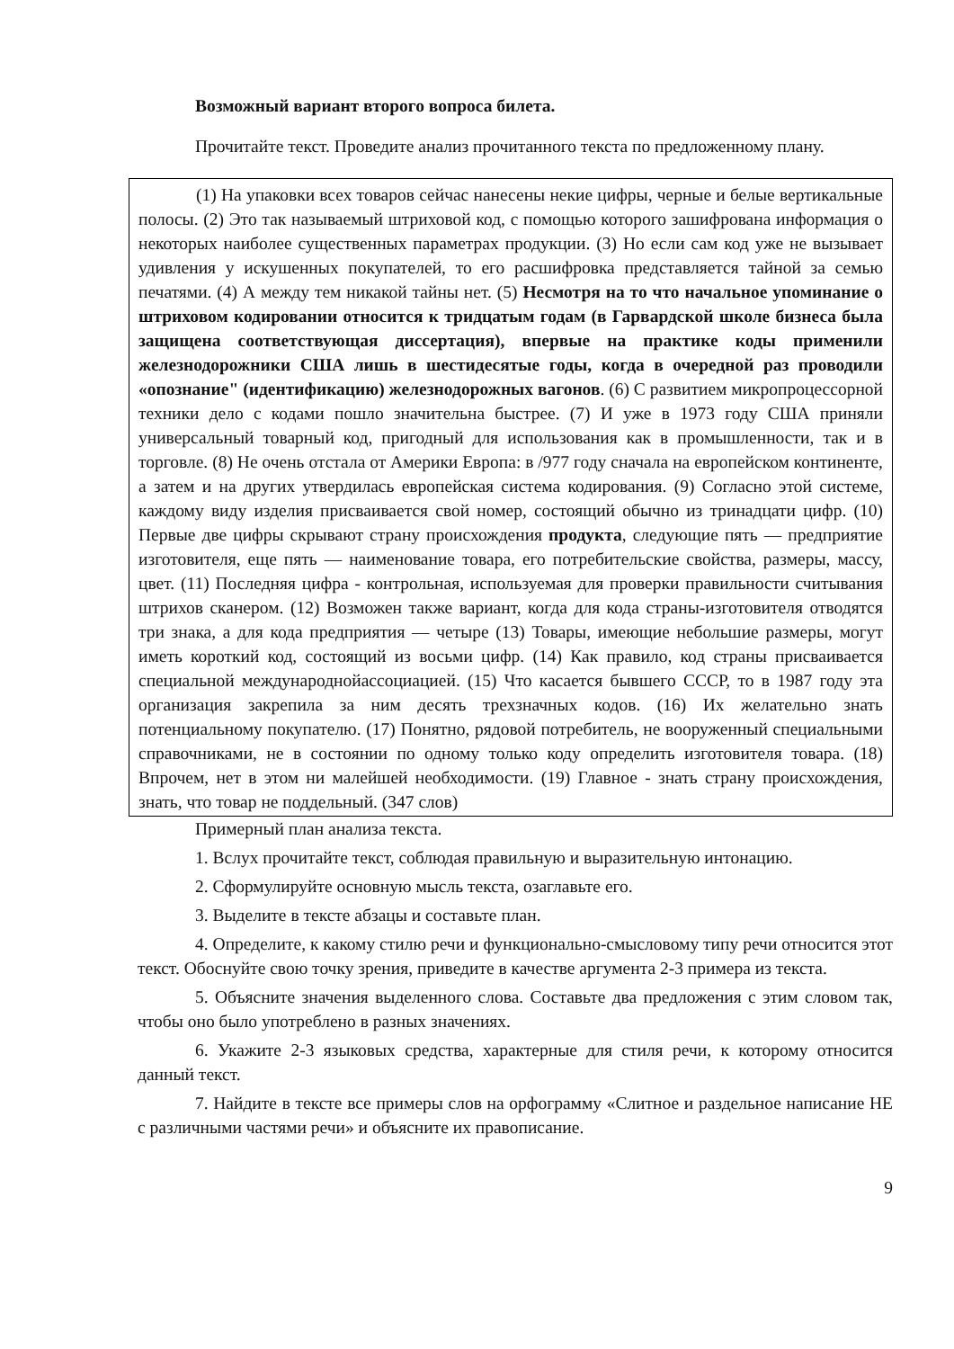Возможный вариант второго вопроса билета.
Прочитайте текст. Проведите анализ прочитанного текста по предложенному плану.
(1) На упаковки всех товаров сейчас нанесены некие цифры, черные и белые вертикальные полосы. (2) Это так называемый штриховой код, с помощью которого зашифрована информация о некоторых наиболее существенных параметрах продукции. (3) Но если сам код уже не вызывает удивления у искушенных покупателей, то его расшифровка представляется тайной за семью печатями. (4) А между тем никакой тайны нет. (5) Несмотря на то что начальное упоминание о штриховом кодировании относится к тридцатым годам (в Гарвардской школе бизнеса была защищена соответствующая диссертация), впервые на практике коды применили железнодорожники США лишь в шестидесятые годы, когда в очередной раз проводили «опознание" (идентификацию) железнодорожных вагонов. (6) С развитием микропроцессорной техники дело с кодами пошло значительна быстрее. (7) И уже в 1973 году США приняли универсальный товарный код, пригодный для использования как в промышленности, так и в торговле. (8) Не очень отстала от Америки Европа: в /977 году сначала на европейском континенте, а затем и на других утвердилась европейская система кодирования. (9) Согласно этой системе, каждому виду изделия присваивается свой номер, состоящий обычно из тринадцати цифр. (10) Первые две цифры скрывают страну происхождения продукта, следующие пять — предприятие изготовителя, еще пять — наименование товара, его потребительские свойства, размеры, массу, цвет. (11) Последняя цифра - контрольная, используемая для проверки правильности считывания штрихов сканером. (12) Возможен также вариант, когда для кода страны-изготовителя отводятся три знака, а для кода предприятия — четыре (13) Товары, имеющие небольшие размеры, могут иметь короткий код, состоящий из восьми цифр. (14) Как правило, код страны присваивается специальной международнойассоциацией. (15) Что касается бывшего СССР, то в 1987 году эта организация закрепила за ним десять трехзначных кодов. (16) Их желательно знать потенциальному покупателю. (17) Понятно, рядовой потребитель, не вооруженный специальными справочниками, не в состоянии по одному только коду определить изготовителя товара. (18) Впрочем, нет в этом ни малейшей необходимости. (19) Главное - знать страну происхождения, знать, что товар не поддельный. (347 слов)
Примерный план анализа текста.
1. Вслух прочитайте текст, соблюдая правильную и выразительную интонацию.
2. Сформулируйте основную мысль текста, озаглавьте его.
3. Выделите в тексте абзацы и составьте план.
4. Определите, к какому стилю речи и функционально-смысловому типу речи относится этот текст. Обоснуйте свою точку зрения, приведите в качестве аргумента 2-3 примера из текста.
5. Объясните значения выделенного слова. Составьте два предложения с этим словом так, чтобы оно было употреблено в разных значениях.
6. Укажите 2-3 языковых средства, характерные для стиля речи, к которому относится данный текст.
7. Найдите в тексте все примеры слов на орфограмму «Слитное и раздельное написание НЕ с различными частями речи» и объясните их правописание.
9